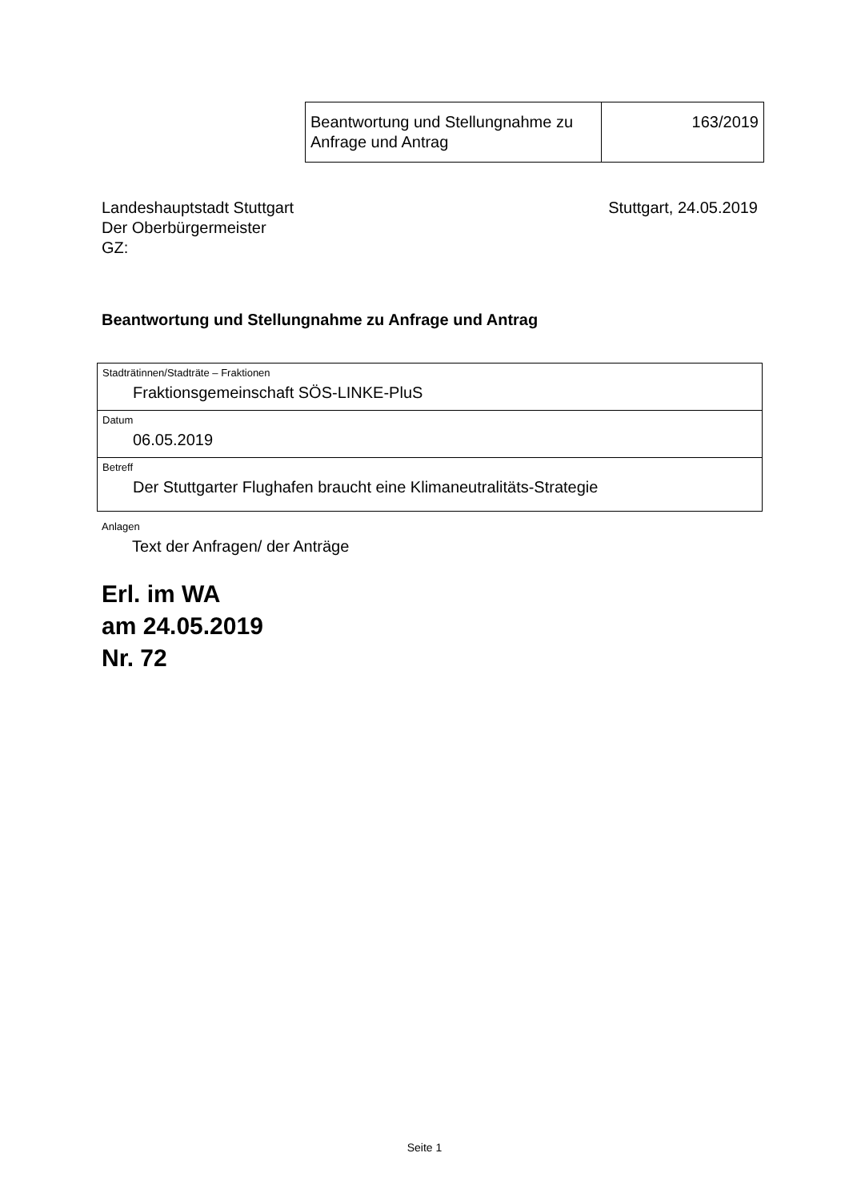| Beantwortung und Stellungnahme zu Anfrage und Antrag | 163/2019 |
Landeshauptstadt Stuttgart
Der Oberbürgermeister
GZ:
Stuttgart, 24.05.2019
Beantwortung und Stellungnahme zu Anfrage und Antrag
| Stadträtinnen/Stadträte – Fraktionen Fraktionsgemeinschaft SÖS-LINKE-PluS |
| Datum 06.05.2019 |
| Betreff Der Stuttgarter Flughafen braucht eine Klimaneutralitäts-Strategie |
Anlagen
Text der Anfragen/ der Anträge
Erl. im WA
am 24.05.2019
Nr. 72
Seite 1